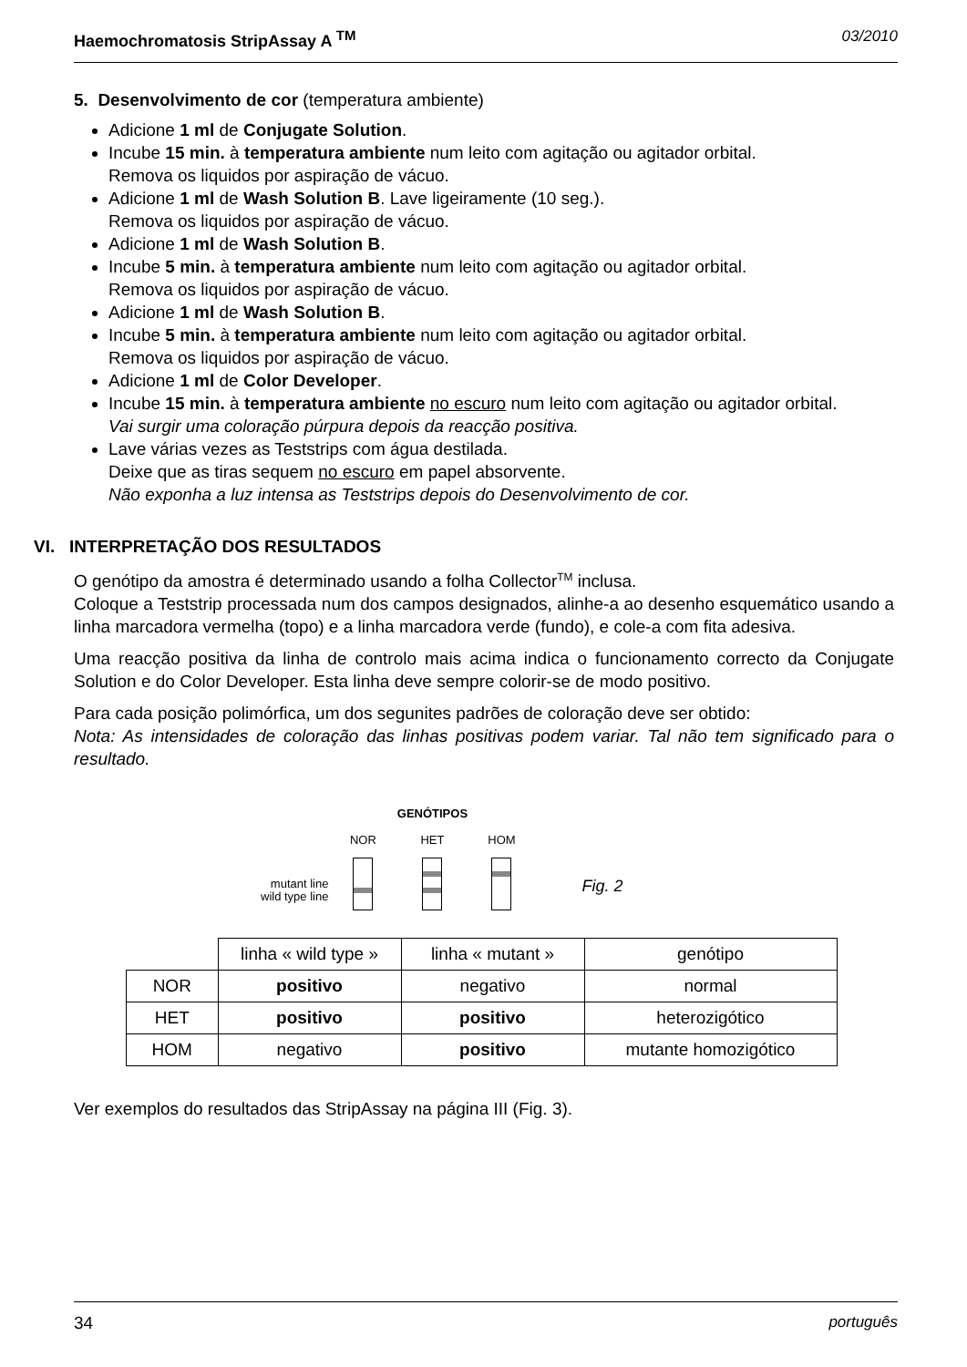Haemochromatosis StripAssay A <sup>TM</sup> 03/2010
5. Desenvolvimento de cor (temperatura ambiente)
Adicione 1 ml de Conjugate Solution.
Incube 15 min. à temperatura ambiente num leito com agitação ou agitador orbital.
Remova os liquidos por aspiração de vácuo.
Adicione 1 ml de Wash Solution B. Lave ligeiramente (10 seg.).
Remova os liquidos por aspiração de vácuo.
Adicione 1 ml de Wash Solution B.
Incube 5 min. à temperatura ambiente num leito com agitação ou agitador orbital.
Remova os liquidos por aspiração de vácuo.
Adicione 1 ml de Wash Solution B.
Incube 5 min. à temperatura ambiente num leito com agitação ou agitador orbital.
Remova os liquidos por aspiração de vácuo.
Adicione 1 ml de Color Developer.
Incube 15 min. à temperatura ambiente no escuro num leito com agitação ou agitador orbital.
Vai surgir uma coloração púrpura depois da reacção positiva.
Lave várias vezes as Teststrips com água destilada.
Deixe que as tiras sequem no escuro em papel absorvente.
Não exponha a luz intensa as Teststrips depois do Desenvolvimento de cor.
VI. INTERPRETAÇÃO DOS RESULTADOS
O genótipo da amostra é determinado usando a folha Collector<sup>TM</sup> inclusa.
Coloque a Teststrip processada num dos campos designados, alinhe-a ao desenho esquemático usando a linha marcadora vermelha (topo) e a linha marcadora verde (fundo), e cole-a com fita adesiva.
Uma reacção positiva da linha de controlo mais acima indica o funcionamento correcto da Conjugate Solution e do Color Developer. Esta linha deve sempre colorir-se de modo positivo.
Para cada posição polimórfica, um dos segunites padrões de coloração deve ser obtido:
Nota: As intensidades de coloração das linhas positivas podem variar. Tal não tem significado para o resultado.
mutant line
wild type line
GENÓTIPOS
NOR HET HOM
Fig. 2
| | linha « wild type » | linha « mutant » | genótipo |
| NOR | positivo | negativo | normal |
| HET | positivo | positivo | heterozigótico |
| HOM | negativo | positivo | mutante homozigótico |
Ver exemplos do resultados das StripAssay na página III (Fig. 3).
34 português